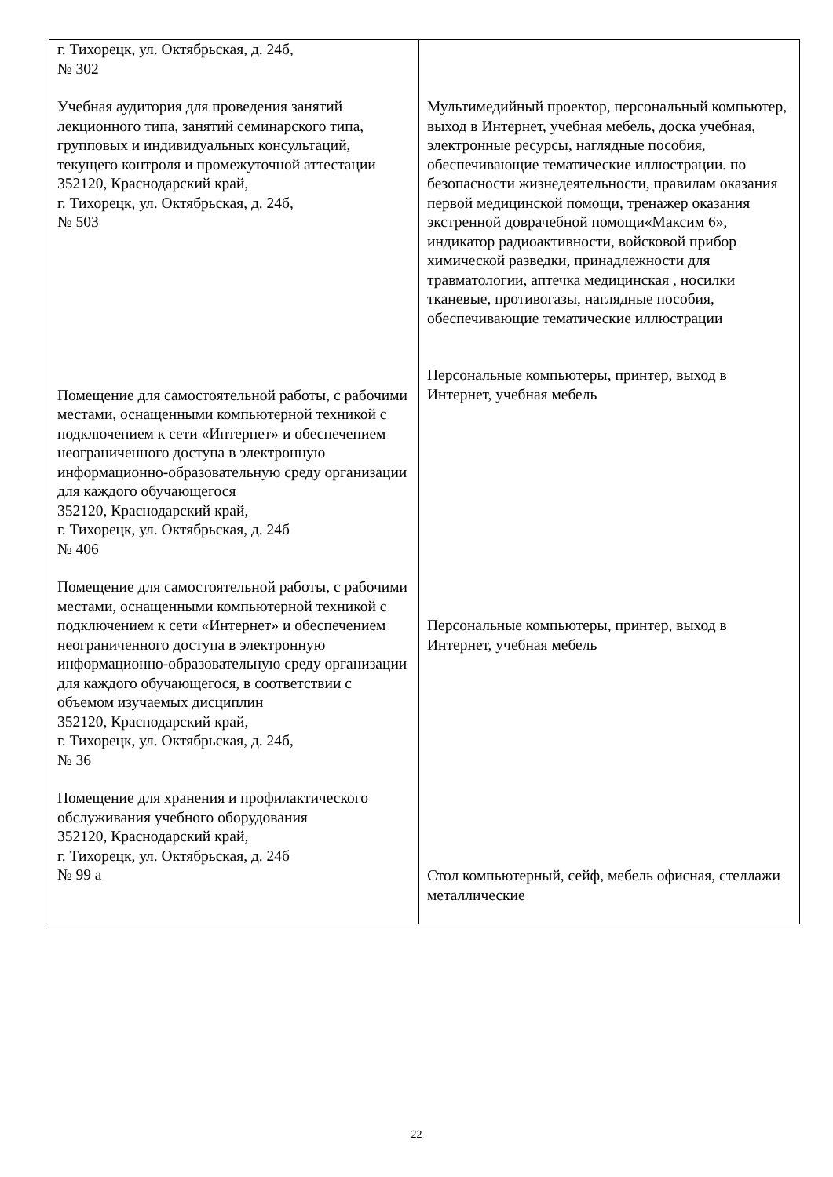| г. Тихорецк, ул. Октябрьская, д. 24б, № 302 Учебная аудитория для проведения занятий лекционного типа, занятий семинарского типа, групповых и индивидуальных консультаций, текущего контроля и промежуточной аттестации 352120, Краснодарский край, г. Тихорецк, ул. Октябрьская, д. 24б, № 503 Помещение для самостоятельной работы, с рабочими местами, оснащенными компьютерной техникой с подключением к сети «Интернет» и обеспечением неограниченного доступа в электронную информационно-образовательную среду организации для каждого обучающегося 352120, Краснодарский край, г. Тихорецк, ул. Октябрьская, д. 24б № 406 Помещение для самостоятельной работы, с рабочими местами, оснащенными компьютерной техникой с подключением к сети «Интернет» и обеспечением неограниченного доступа в электронную информационно-образовательную среду организации для каждого обучающегося, в соответствии с объемом изучаемых дисциплин 352120, Краснодарский край, г. Тихорецк, ул. Октябрьская, д. 24б, № 36 Помещение для хранения и профилактического обслуживания учебного оборудования 352120, Краснодарский край, г. Тихорецк, ул. Октябрьская, д. 24б № 99 а | Мультимедийный проектор, персональный компьютер, выход в Интернет, учебная мебель, доска учебная, электронные ресурсы, наглядные пособия, обеспечивающие тематические иллюстрации. по безопасности жизнедеятельности, правилам оказания первой медицинской помощи, тренажер оказания экстренной доврачебной помощи«Максим 6», индикатор радиоактивности, войсковой прибор химической разведки, принадлежности для травматологии, аптечка медицинская , носилки тканевые, противогазы, наглядные пособия, обеспечивающие тематические иллюстрации Персональные компьютеры, принтер, выход в Интернет, учебная мебель Персональные компьютеры, принтер, выход в Интернет, учебная мебель Стол компьютерный, сейф, мебель офисная, стеллажи металлические |
22